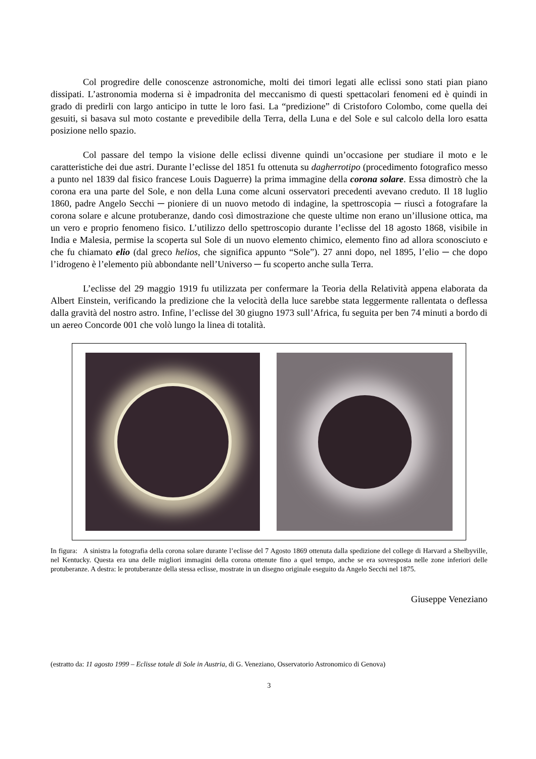Col progredire delle conoscenze astronomiche, molti dei timori legati alle eclissi sono stati pian piano dissipati. L’astronomia moderna si è impadronita del meccanismo di questi spettacolari fenomeni ed è quindi in grado di predirli con largo anticipo in tutte le loro fasi. La “predizione” di Cristoforo Colombo, come quella dei gesuiti, si basava sul moto costante e prevedibile della Terra, della Luna e del Sole e sul calcolo della loro esatta posizione nello spazio.
Col passare del tempo la visione delle eclissi divenne quindi un’occasione per studiare il moto e le caratteristiche dei due astri. Durante l’eclisse del 1851 fu ottenuta su dagherrotipo (procedimento fotografico messo a punto nel 1839 dal fisico francese Louis Daguerre) la prima immagine della corona solare. Essa dimostrò che la corona era una parte del Sole, e non della Luna come alcuni osservatori precedenti avevano creduto. Il 18 luglio 1860, padre Angelo Secchi ─ pioniere di un nuovo metodo di indagine, la spettroscopia ─ riuscì a fotografare la corona solare e alcune protuberanze, dando così dimostrazione che queste ultime non erano un’illusione ottica, ma un vero e proprio fenomeno fisico. L’utilizzo dello spettroscopio durante l’eclisse del 18 agosto 1868, visibile in India e Malesia, permise la scoperta sul Sole di un nuovo elemento chimico, elemento fino ad allora sconosciuto e che fu chiamato elio (dal greco helios, che significa appunto “Sole”). 27 anni dopo, nel 1895, l’elio ─ che dopo l’idrogeno è l’elemento più abbondante nell’Universo ─ fu scoperto anche sulla Terra.
L’eclisse del 29 maggio 1919 fu utilizzata per confermare la Teoria della Relatività appena elaborata da Albert Einstein, verificando la predizione che la velocità della luce sarebbe stata leggermente rallentata o deflessa dalla gravità del nostro astro. Infine, l’eclisse del 30 giugno 1973 sull’Africa, fu seguita per ben 74 minuti a bordo di un aereo Concorde 001 che volò lungo la linea di totalità.
In figura: A sinistra la fotografia della corona solare durante l’eclisse del 7 Agosto 1869 ottenuta dalla spedizione del college di Harvard a Shelbyville, nel Kentucky. Questa era una delle migliori immagini della corona ottenute fino a quel tempo, anche se era sovresposta nelle zone inferiori delle protuberanze. A destra: le protuberanze della stessa eclisse, mostrate in un disegno originale eseguito da Angelo Secchi nel 1875.
Giuseppe Veneziano
(estratto da: 11 agosto 1999 – Eclisse totale di Sole in Austria, di G. Veneziano, Osservatorio Astronomico di Genova)
3